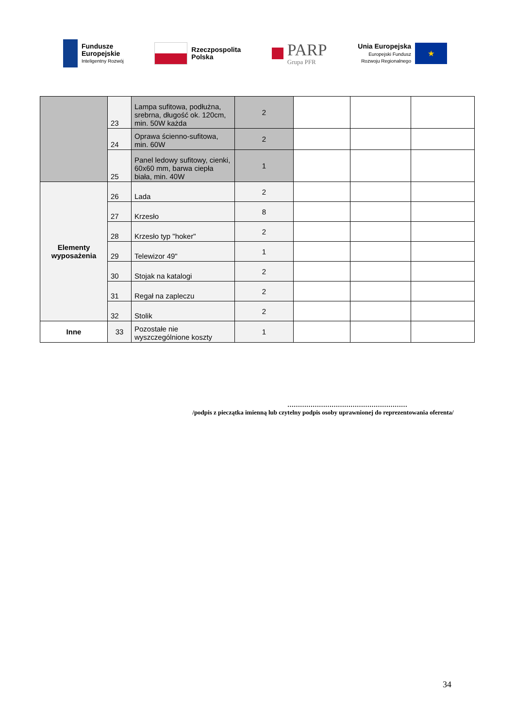Fundusze
Europejskie
Inteligentny Rozwój
Rzeczpospolita
Polska
PARP
Grupa PFR
Unia Europejska
Europejski Fundusz
Rozwoju Regionalnego
★
| | 23 | Lampa sufitowa, podłużna, srebrna, długość ok. 120cm, min. 50W każda | 2 | | | |
| | 24 | Oprawa ścienno-sufitowa, min. 60W | 2 | | | |
| | 25 | Panel ledowy sufitowy, cienki, 60x60 mm, barwa ciepła biała, min. 40W | 1 | | | |
| Elementy wyposażenia | 26 | Lada | 2 | | | |
| | 27 | Krzesło | 8 | | | |
| | 28 | Krzesło typ "hoker" | 2 | | | |
| | 29 | Telewizor 49" | 1 | | | |
| | 30 | Stojak na katalogi | 2 | | | |
| | 31 | Regał na zapleczu | 2 | | | |
| | 32 | Stolik | 2 | | | |
| Inne | 33 | Pozostałe nie wyszczególnione koszty | 1 | | | |
…………………………………………………
/podpis z pieczątka imienną lub czytelny podpis osoby uprawnionej do reprezentowania oferenta/
34